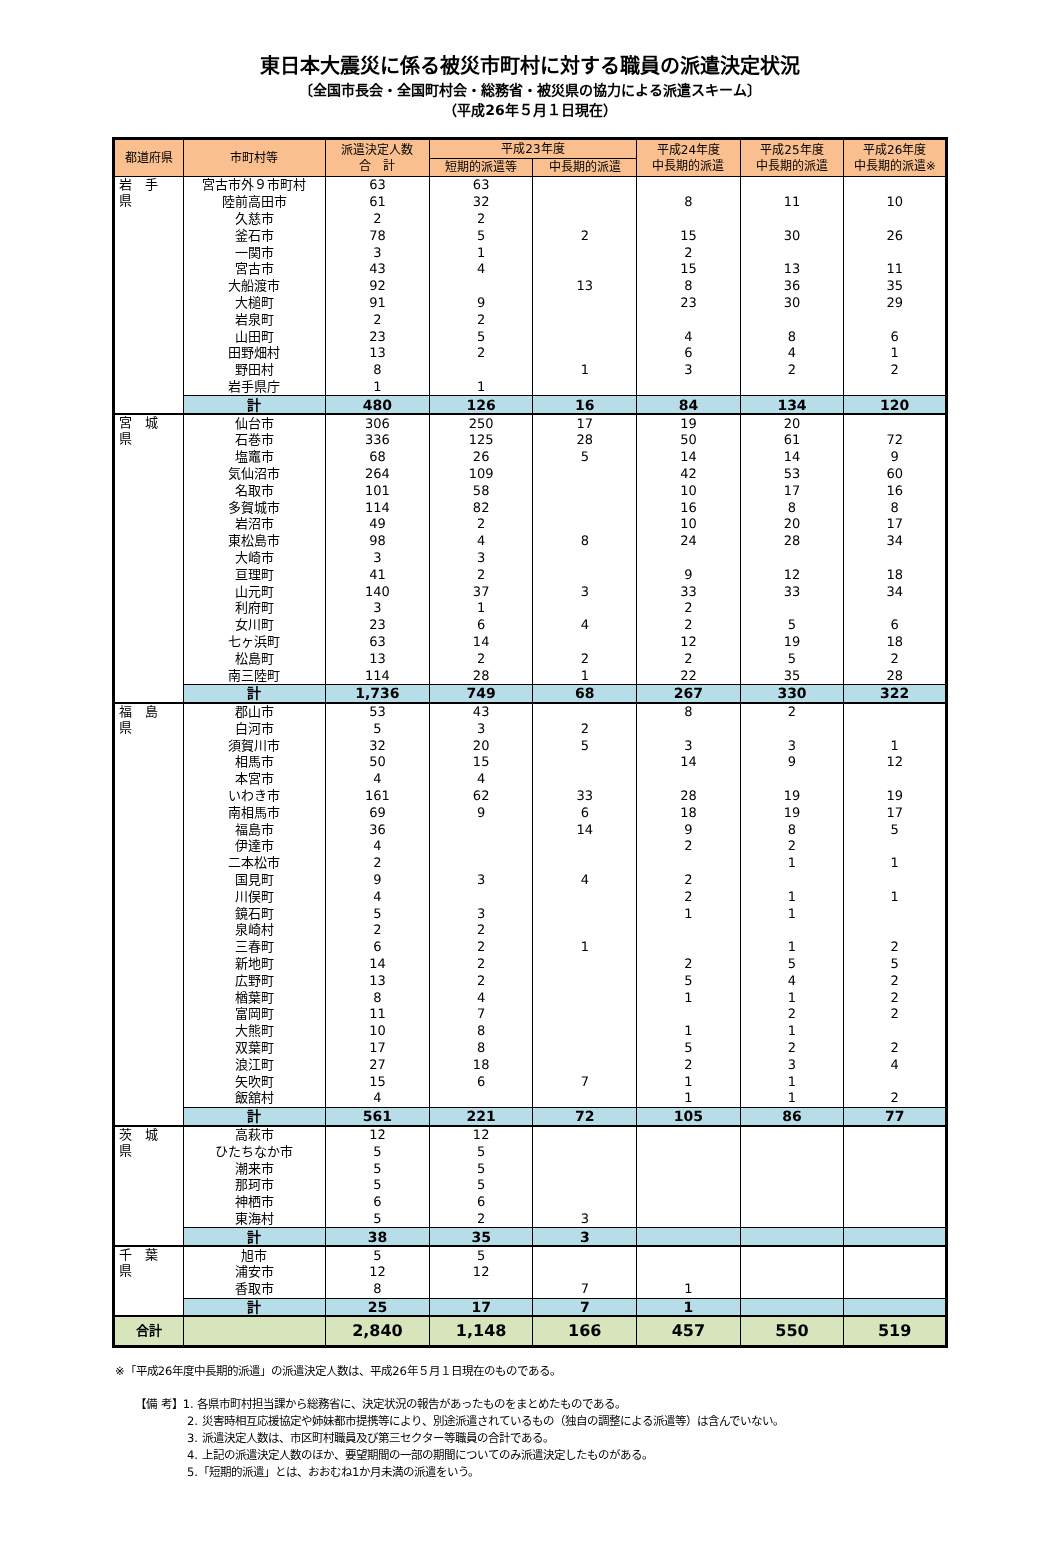東日本大震災に係る被災市町村に対する職員の派遣決定状況
〔全国市長会・全国町村会・総務省・被災県の協力による派遣スキーム〕
（平成26年５月１日現在）
| 都道府県 | 市町村等 | 派遣決定人数 合 計 | 平成23年度 | | 平成24年度 中長期的派遣 | 平成25年度 中長期的派遣 | 平成26年度 中長期的派遣※ |
| --- | --- | --- | --- | --- | --- | --- | --- |
| | | | 短期的派遣等 | 中長期的派遣 | | | |
| 岩 手 県 | 宮古市外９市町村 | 63 | 63 | | | | |
| | 陸前高田市 | 61 | 32 | | 8 | 11 | 10 |
| | 久慈市 | 2 | 2 | | | | |
| | 釜石市 | 78 | 5 | 2 | 15 | 30 | 26 |
| | 一関市 | 3 | 1 | | 2 | | |
| | 宮古市 | 43 | 4 | | 15 | 13 | 11 |
| | 大船渡市 | 92 | | 13 | 8 | 36 | 35 |
| | 大槌町 | 91 | 9 | | 23 | 30 | 29 |
| | 岩泉町 | 2 | 2 | | | | |
| | 山田町 | 23 | 5 | | 4 | 8 | 6 |
| | 田野畑村 | 13 | 2 | | 6 | 4 | 1 |
| | 野田村 | 8 | | 1 | 3 | 2 | 2 |
| | 岩手県庁 | 1 | 1 | | | | |
| | 計 | 480 | 126 | 16 | 84 | 134 | 120 |
| 宮 城 県 | 仙台市 | 306 | 250 | 17 | 19 | 20 | |
| | 石巻市 | 336 | 125 | 28 | 50 | 61 | 72 |
| | 塩竈市 | 68 | 26 | 5 | 14 | 14 | 9 |
| | 気仙沼市 | 264 | 109 | | 42 | 53 | 60 |
| | 名取市 | 101 | 58 | | 10 | 17 | 16 |
| | 多賀城市 | 114 | 82 | | 16 | 8 | 8 |
| | 岩沼市 | 49 | 2 | | 10 | 20 | 17 |
| | 東松島市 | 98 | 4 | 8 | 24 | 28 | 34 |
| | 大崎市 | 3 | 3 | | | | |
| | 亘理町 | 41 | 2 | | 9 | 12 | 18 |
| | 山元町 | 140 | 37 | 3 | 33 | 33 | 34 |
| | 利府町 | 3 | 1 | | 2 | | |
| | 女川町 | 23 | 6 | 4 | 2 | 5 | 6 |
| | 七ヶ浜町 | 63 | 14 | | 12 | 19 | 18 |
| | 松島町 | 13 | 2 | 2 | 2 | 5 | 2 |
| | 南三陸町 | 114 | 28 | 1 | 22 | 35 | 28 |
| | 計 | 1,736 | 749 | 68 | 267 | 330 | 322 |
| 福 島 県 | 郡山市 | 53 | 43 | | 8 | 2 | |
| | 白河市 | 5 | 3 | 2 | | | |
| | 須賀川市 | 32 | 20 | 5 | 3 | 3 | 1 |
| | 相馬市 | 50 | 15 | | 14 | 9 | 12 |
| | 本宮市 | 4 | 4 | | | | |
| | いわき市 | 161 | 62 | 33 | 28 | 19 | 19 |
| | 南相馬市 | 69 | 9 | 6 | 18 | 19 | 17 |
| | 福島市 | 36 | | 14 | 9 | 8 | 5 |
| | 伊達市 | 4 | | | 2 | 2 | |
| | 二本松市 | 2 | | | | 1 | 1 |
| | 国見町 | 9 | 3 | 4 | 2 | | |
| | 川俣町 | 4 | | | 2 | 1 | 1 |
| | 鏡石町 | 5 | 3 | | 1 | 1 | |
| | 泉崎村 | 2 | 2 | | | | |
| | 三春町 | 6 | 2 | 1 | | 1 | 2 |
| | 新地町 | 14 | 2 | | 2 | 5 | 5 |
| | 広野町 | 13 | 2 | | 5 | 4 | 2 |
| | 楢葉町 | 8 | 4 | | 1 | 1 | 2 |
| | 富岡町 | 11 | 7 | | | 2 | 2 |
| | 大熊町 | 10 | 8 | | 1 | 1 | |
| | 双葉町 | 17 | 8 | | 5 | 2 | 2 |
| | 浪江町 | 27 | 18 | | 2 | 3 | 4 |
| | 矢吹町 | 15 | 6 | 7 | 1 | 1 | |
| | 飯舘村 | 4 | | | 1 | 1 | 2 |
| | 計 | 561 | 221 | 72 | 105 | 86 | 77 |
| 茨 城 県 | 高萩市 | 12 | 12 | | | | |
| | ひたちなか市 | 5 | 5 | | | | |
| | 潮来市 | 5 | 5 | | | | |
| | 那珂市 | 5 | 5 | | | | |
| | 神栖市 | 6 | 6 | | | | |
| | 東海村 | 5 | 2 | 3 | | | |
| | 計 | 38 | 35 | 3 | | | |
| 千 葉 県 | 旭市 | 5 | 5 | | | | |
| | 浦安市 | 12 | 12 | | | | |
| | 香取市 | 8 | | 7 | 1 | | |
| | 計 | 25 | 17 | 7 | 1 | | |
| 合計 | | 2,840 | 1,148 | 166 | 457 | 550 | 519 |
※「平成26年度中長期的派遣」の派遣決定人数は、平成26年５月１日現在のものである。
【備 考】1. 各県市町村担当課から総務省に、決定状況の報告があったものをまとめたものである。
2. 災害時相互応援協定や姉妹都市提携等により、別途派遣されているもの（独自の調整による派遣等）は含んでいない。
3. 派遣決定人数は、市区町村職員及び第三セクター等職員の合計である。
4. 上記の派遣決定人数のほか、要望期間の一部の期間についてのみ派遣決定したものがある。
5.「短期的派遣」とは、おおむね1か月未満の派遣をいう。